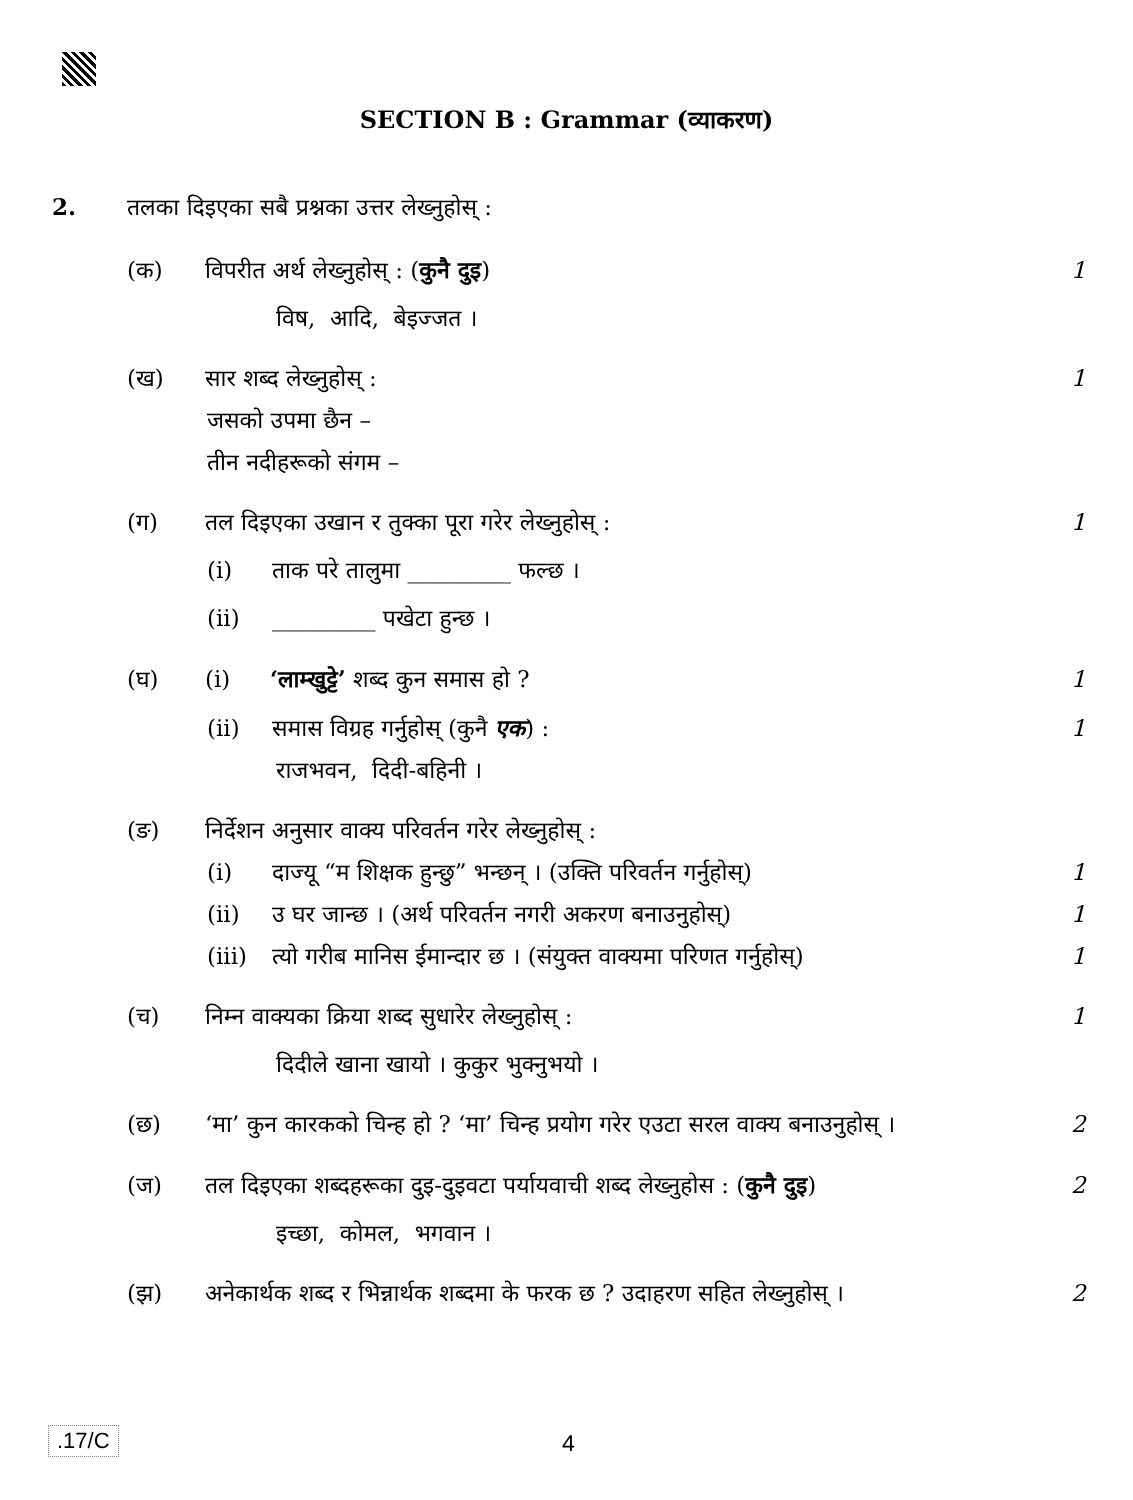SECTION B : Grammar (व्याकरण)
2. तलका दिइएका सबै प्रश्नका उत्तर लेख्नुहोस् :
(क) विपरीत अर्थ लेख्नुहोस् : (कुनै दुइ) 1
विष, आदि, बेइज्जत ।
(ख) सार शब्द लेख्नुहोस् : 1
जसको उपमा छैन –
तीन नदीहरूको संगम –
(ग) तल दिइएका उखान र तुक्का पूरा गरेर लेख्नुहोस् : 1
(i) ताक परे तालुमा _________ फल्छ ।
(ii) _________ पखेटा हुन्छ ।
(घ) (i) ‘लाम्खुट्टे’ शब्द कुन समास हो ? 1
(ii) समास विग्रह गर्नुहोस् (कुनै एक) : 1
राजभवन, दिदी-बहिनी ।
(ङ) निर्देशन अनुसार वाक्य परिवर्तन गरेर लेख्नुहोस् :
(i) दाज्यू “म शिक्षक हुन्छु” भन्छन् । (उक्ति परिवर्तन गर्नुहोस्) 1
(ii) उ घर जान्छ । (अर्थ परिवर्तन नगरी अकरण बनाउनुहोस्) 1
(iii) त्यो गरीब मानिस ईमान्दार छ । (संयुक्त वाक्यमा परिणत गर्नुहोस्) 1
(च) निम्न वाक्यका क्रिया शब्द सुधारेर लेख्नुहोस् : 1
दिदीले खाना खायो । कुकुर भुक्नुभयो ।
(छ) ‘मा’ कुन कारकको चिन्ह हो ? ‘मा’ चिन्ह प्रयोग गरेर एउटा सरल वाक्य बनाउनुहोस् । 2
(ज) तल दिइएका शब्दहरूका दुइ-दुइवटा पर्यायवाची शब्द लेख्नुहोस : (कुनै दुइ) 2
इच्छा, कोमल, भगवान ।
(झ) अनेकार्थक शब्द र भिन्नार्थक शब्दमा के फरक छ ? उदाहरण सहित लेख्नुहोस् । 2
.17/C 4